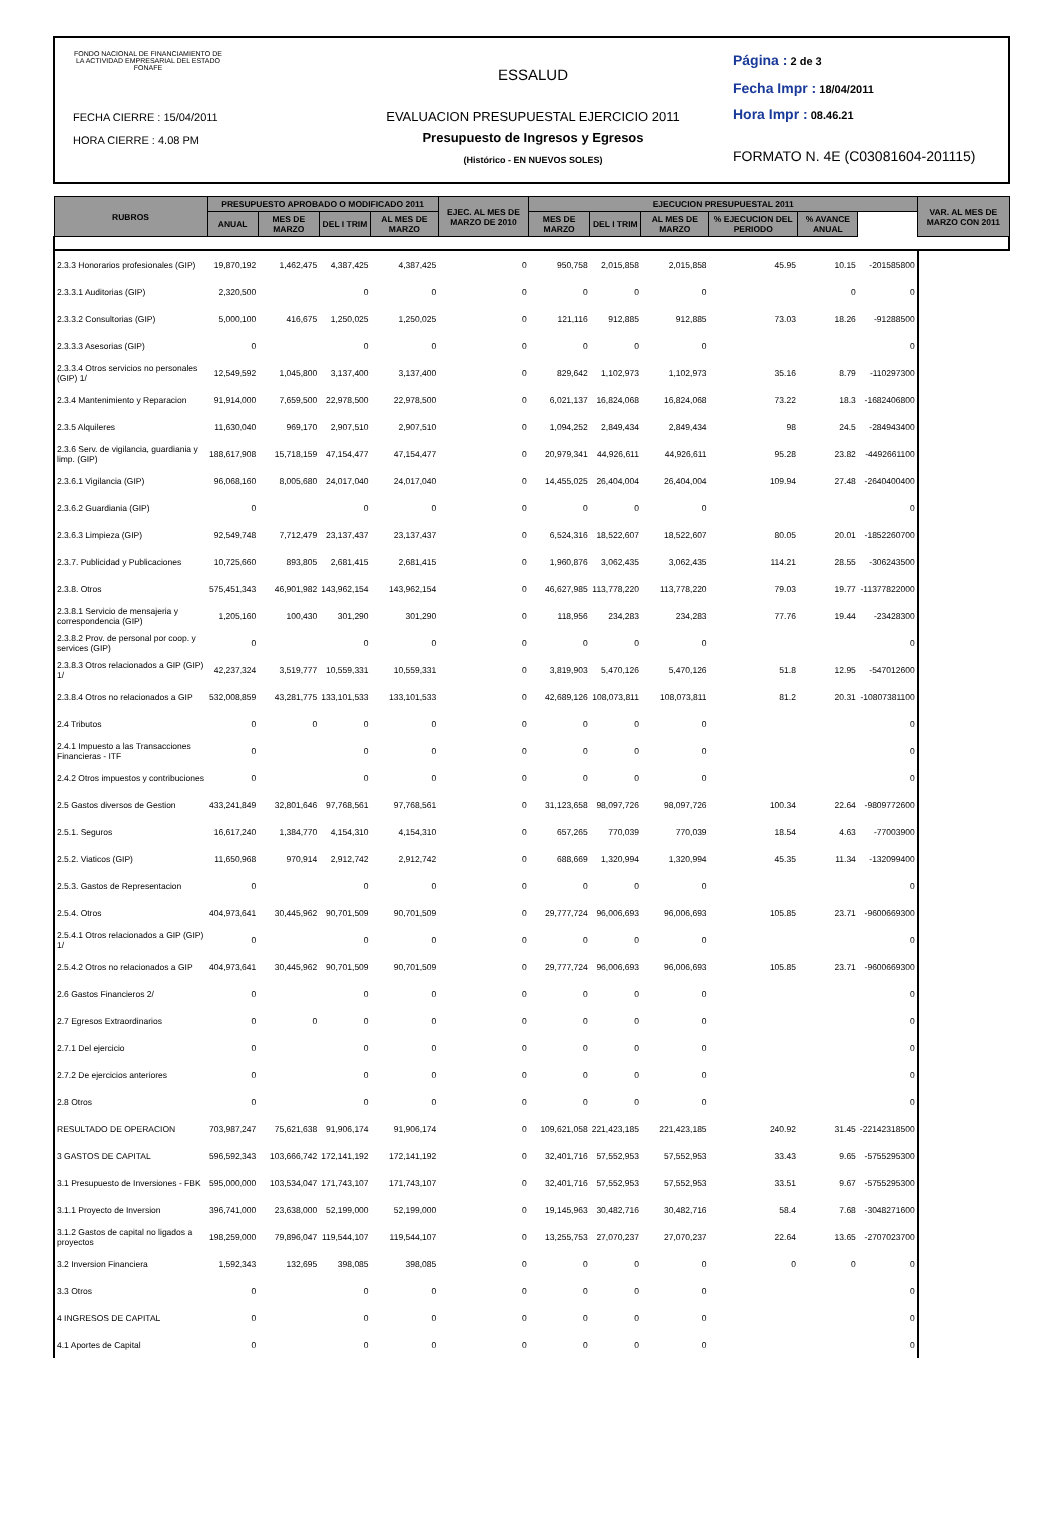FONDO NACIONAL DE FINANCIAMIENTO DE LA ACTIVIDAD EMPRESARIAL DEL ESTADO FONAFE
FECHA CIERRE : 15/04/2011
HORA CIERRE : 4.08 PM
ESSALUD
EVALUACION PRESUPUESTAL EJERCICIO 2011
Presupuesto de Ingresos y Egresos
(Histórico - EN NUEVOS SOLES)
Página : 2 de 3
Fecha Impr : 18/04/2011
Hora Impr : 08.46.21
FORMATO N. 4E (C03081604-201115)
| RUBROS | PRESUPUESTO APROBADO O MODIFICADO 2011 | | | | EJEC. AL MES DE MARZO DE 2010 | EJECUCION PRESUPUESTAL 2011 | | | | | | VAR. AL MES DE MARZO CON 2011 |
| --- | --- | --- | --- | --- | --- | --- | --- | --- | --- | --- | --- | --- |
| | ANUAL | MES DE MARZO | DEL I TRIM | AL MES DE MARZO | | MES DE MARZO | DEL I TRIM | AL MES DE MARZO | % EJECUCION DEL PERIODO | % AVANCE ANUAL | | |
| 2.3.3 Honorarios profesionales (GIP) | 19,870,192 | 1,462,475 | 4,387,425 | 4,387,425 | 0 | 950,758 | 2,015,858 | 2,015,858 | 45.95 | 10.15 | -201585800 | |
| 2.3.3.1 Auditorias (GIP) | 2,320,500 | | 0 | 0 | 0 | 0 | 0 | 0 | | 0 | 0 | |
| 2.3.3.2 Consultorias (GIP) | 5,000,100 | 416,675 | 1,250,025 | 1,250,025 | 0 | 121,116 | 912,885 | 912,885 | 73.03 | 18.26 | -91288500 | |
| 2.3.3.3 Asesorias (GIP) | 0 | | 0 | 0 | 0 | 0 | 0 | 0 | | | 0 | |
| 2.3.3.4 Otros servicios no personales (GIP) 1/ | 12,549,592 | 1,045,800 | 3,137,400 | 3,137,400 | 0 | 829,642 | 1,102,973 | 1,102,973 | 35.16 | 8.79 | -110297300 | |
| 2.3.4 Mantenimiento y Reparacion | 91,914,000 | 7,659,500 | 22,978,500 | 22,978,500 | 0 | 6,021,137 | 16,824,068 | 16,824,068 | 73.22 | 18.3 | -1682406800 | |
| 2.3.5 Alquileres | 11,630,040 | 969,170 | 2,907,510 | 2,907,510 | 0 | 1,094,252 | 2,849,434 | 2,849,434 | 98 | 24.5 | -284943400 | |
| 2.3.6 Serv. de vigilancia, guardiania y limp. (GIP) | 188,617,908 | 15,718,159 | 47,154,477 | 47,154,477 | 0 | 20,979,341 | 44,926,611 | 44,926,611 | 95.28 | 23.82 | -4492661100 | |
| 2.3.6.1 Vigilancia (GIP) | 96,068,160 | 8,005,680 | 24,017,040 | 24,017,040 | 0 | 14,455,025 | 26,404,004 | 26,404,004 | 109.94 | 27.48 | -2640400400 | |
| 2.3.6.2 Guardiania (GIP) | 0 | | 0 | 0 | 0 | 0 | 0 | 0 | | | 0 | |
| 2.3.6.3 Limpieza (GIP) | 92,549,748 | 7,712,479 | 23,137,437 | 23,137,437 | 0 | 6,524,316 | 18,522,607 | 18,522,607 | 80.05 | 20.01 | -1852260700 | |
| 2.3.7. Publicidad y Publicaciones | 10,725,660 | 893,805 | 2,681,415 | 2,681,415 | 0 | 1,960,876 | 3,062,435 | 3,062,435 | 114.21 | 28.55 | -306243500 | |
| 2.3.8. Otros | 575,451,343 | 46,901,982 | 143,962,154 | 143,962,154 | 0 | 46,627,985 | 113,778,220 | 113,778,220 | 79.03 | 19.77 | -11377822000 | |
| 2.3.8.1 Servicio de mensajeria y correspondencia (GIP) | 1,205,160 | 100,430 | 301,290 | 301,290 | 0 | 118,956 | 234,283 | 234,283 | 77.76 | 19.44 | -23428300 | |
| 2.3.8.2 Prov. de personal por coop. y services (GIP) | 0 | | 0 | 0 | 0 | 0 | 0 | 0 | | | 0 | |
| 2.3.8.3 Otros relacionados a GIP (GIP) 1/ | 42,237,324 | 3,519,777 | 10,559,331 | 10,559,331 | 0 | 3,819,903 | 5,470,126 | 5,470,126 | 51.8 | 12.95 | -547012600 | |
| 2.3.8.4 Otros no relacionados a GIP | 532,008,859 | 43,281,775 | 133,101,533 | 133,101,533 | 0 | 42,689,126 | 108,073,811 | 108,073,811 | 81.2 | 20.31 | -10807381100 | |
| 2.4 Tributos | 0 | 0 | 0 | 0 | 0 | 0 | 0 | 0 | | | 0 | |
| 2.4.1 Impuesto a las Transacciones Financieras - ITF | 0 | | 0 | 0 | 0 | 0 | 0 | 0 | | | 0 | |
| 2.4.2 Otros impuestos y contribuciones | 0 | | 0 | 0 | 0 | 0 | 0 | 0 | | | 0 | |
| 2.5 Gastos diversos de Gestion | 433,241,849 | 32,801,646 | 97,768,561 | 97,768,561 | 0 | 31,123,658 | 98,097,726 | 98,097,726 | 100.34 | 22.64 | -9809772600 | |
| 2.5.1. Seguros | 16,617,240 | 1,384,770 | 4,154,310 | 4,154,310 | 0 | 657,265 | 770,039 | 770,039 | 18.54 | 4.63 | -77003900 | |
| 2.5.2. Viaticos (GIP) | 11,650,968 | 970,914 | 2,912,742 | 2,912,742 | 0 | 688,669 | 1,320,994 | 1,320,994 | 45.35 | 11.34 | -132099400 | |
| 2.5.3. Gastos de Representacion | 0 | | 0 | 0 | 0 | 0 | 0 | 0 | | | 0 | |
| 2.5.4. Otros | 404,973,641 | 30,445,962 | 90,701,509 | 90,701,509 | 0 | 29,777,724 | 96,006,693 | 96,006,693 | 105.85 | 23.71 | -9600669300 | |
| 2.5.4.1 Otros relacionados a GIP (GIP) 1/ | 0 | | 0 | 0 | 0 | 0 | 0 | 0 | | | 0 | |
| 2.5.4.2 Otros no relacionados a GIP | 404,973,641 | 30,445,962 | 90,701,509 | 90,701,509 | 0 | 29,777,724 | 96,006,693 | 96,006,693 | 105.85 | 23.71 | -9600669300 | |
| 2.6 Gastos Financieros 2/ | 0 | | 0 | 0 | 0 | 0 | 0 | 0 | | | 0 | |
| 2.7 Egresos Extraordinarios | 0 | 0 | 0 | 0 | 0 | 0 | 0 | 0 | | | 0 | |
| 2.7.1 Del ejercicio | 0 | | 0 | 0 | 0 | 0 | 0 | 0 | | | 0 | |
| 2.7.2 De ejercicios anteriores | 0 | | 0 | 0 | 0 | 0 | 0 | 0 | | | 0 | |
| 2.8 Otros | 0 | | 0 | 0 | 0 | 0 | 0 | 0 | | | 0 | |
| RESULTADO DE OPERACION | 703,987,247 | 75,621,638 | 91,906,174 | 91,906,174 | 0 | 109,621,058 | 221,423,185 | 221,423,185 | 240.92 | 31.45 | -22142318500 | |
| 3 GASTOS DE CAPITAL | 596,592,343 | 103,666,742 | 172,141,192 | 172,141,192 | 0 | 32,401,716 | 57,552,953 | 57,552,953 | 33.43 | 9.65 | -5755295300 | |
| 3.1 Presupuesto de Inversiones - FBK | 595,000,000 | 103,534,047 | 171,743,107 | 171,743,107 | 0 | 32,401,716 | 57,552,953 | 57,552,953 | 33.51 | 9.67 | -5755295300 | |
| 3.1.1 Proyecto de Inversion | 396,741,000 | 23,638,000 | 52,199,000 | 52,199,000 | 0 | 19,145,963 | 30,482,716 | 30,482,716 | 58.4 | 7.68 | -3048271600 | |
| 3.1.2 Gastos de capital no ligados a proyectos | 198,259,000 | 79,896,047 | 119,544,107 | 119,544,107 | 0 | 13,255,753 | 27,070,237 | 27,070,237 | 22.64 | 13.65 | -2707023700 | |
| 3.2 Inversion Financiera | 1,592,343 | 132,695 | 398,085 | 398,085 | 0 | 0 | 0 | 0 | 0 | 0 | 0 | |
| 3.3 Otros | 0 | | 0 | 0 | 0 | 0 | 0 | 0 | | | 0 | |
| 4 INGRESOS DE CAPITAL | 0 | | 0 | 0 | 0 | 0 | 0 | 0 | | | 0 | |
| 4.1 Aportes de Capital | 0 | | 0 | 0 | 0 | 0 | 0 | 0 | | | 0 | |